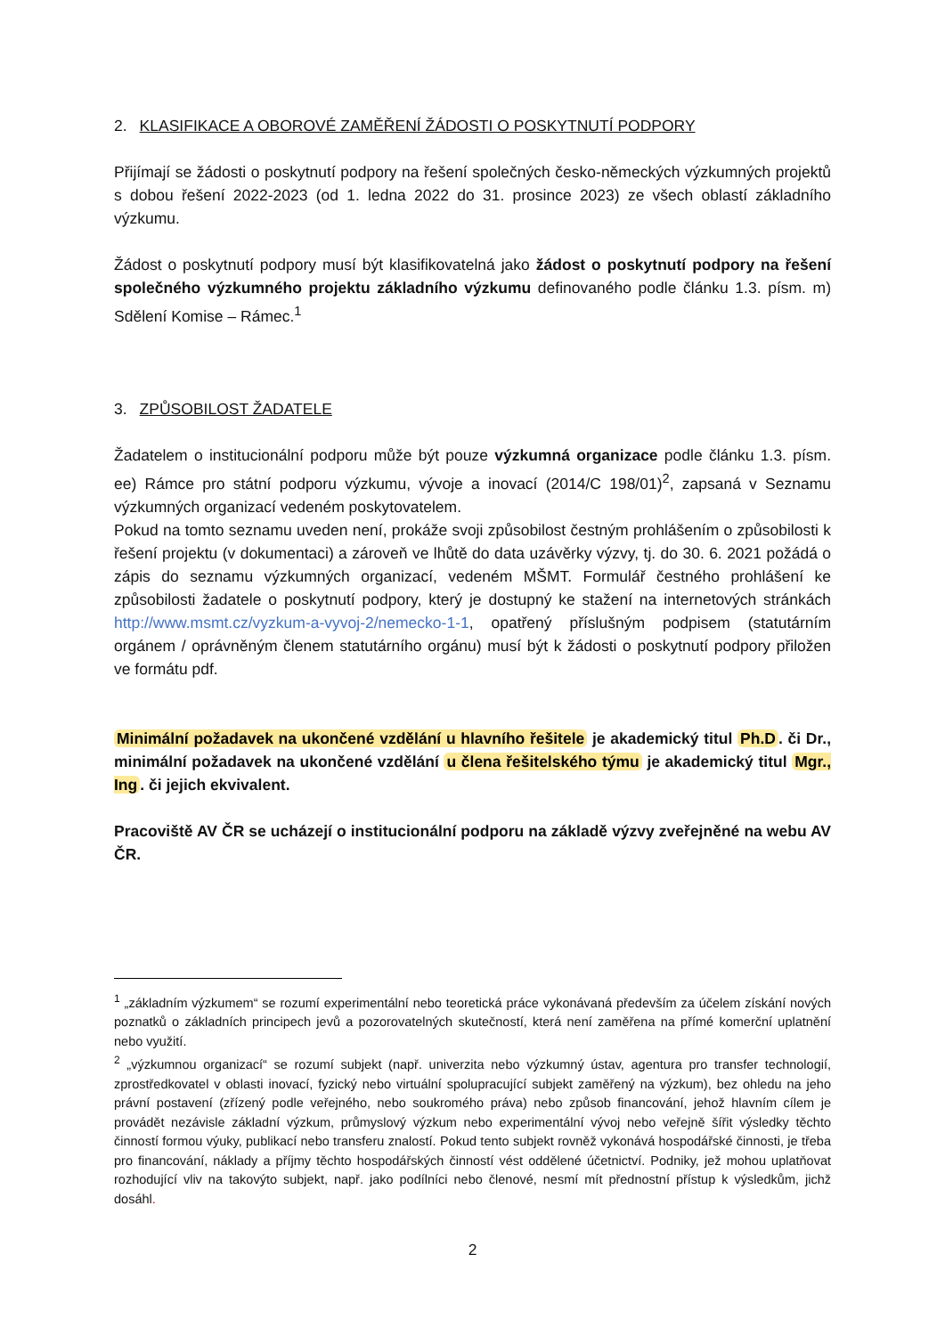2. KLASIFIKACE A OBOROVÉ ZAMĚŘENÍ ŽÁDOSTI O POSKYTNUTÍ PODPORY
Přijímají se žádosti o poskytnutí podpory na řešení společných česko-německých výzkumných projektů s dobou řešení 2022-2023 (od 1. ledna 2022 do 31. prosince 2023) ze všech oblastí základního výzkumu.
Žádost o poskytnutí podpory musí být klasifikovatelná jako žádost o poskytnutí podpory na řešení společného výzkumného projektu základního výzkumu definovaného podle článku 1.3. písm. m) Sdělení Komise – Rámec.<sup>1</sup>
3. ZPŮSOBILOST ŽADATELE
Žadatelem o institucionální podporu může být pouze výzkumná organizace podle článku 1.3. písm. ee) Rámce pro státní podporu výzkumu, vývoje a inovací (2014/C 198/01)<sup>2</sup>, zapsaná v Seznamu výzkumných organizací vedeném poskytovatelem.
Pokud na tomto seznamu uveden není, prokáže svoji způsobilost čestným prohlášením o způsobilosti k řešení projektu (v dokumentaci) a zároveň ve lhůtě do data uzávěrky výzvy, tj. do 30. 6. 2021 požádá o zápis do seznamu výzkumných organizací, vedeném MŠMT. Formulář čestného prohlášení ke způsobilosti žadatele o poskytnutí podpory, který je dostupný ke stažení na internetových stránkách http://www.msmt.cz/vyzkum-a-vyvoj-2/nemecko-1-1, opatřený příslušným podpisem (statutárním orgánem / oprávněným členem statutárního orgánu) musí být k žádosti o poskytnutí podpory přiložen ve formátu pdf.
Minimální požadavek na ukončené vzdělání u hlavního řešitele je akademický titul Ph.D. či Dr., minimální požadavek na ukončené vzdělání u člena řešitelského týmu je akademický titul Mgr., Ing. či jejich ekvivalent.
Pracoviště AV ČR se ucházejí o institucionální podporu na základě výzvy zveřejněné na webu AV ČR.
<sup>1</sup> „základním výzkumem“ se rozumí experimentální nebo teoretická práce vykonávaná především za účelem získání nových poznatků o základních principech jevů a pozorovatelných skutečností, která není zaměřena na přímé komerční uplatnění nebo využití.
<sup>2</sup> „výzkumnou organizací“ se rozumí subjekt (např. univerzita nebo výzkumný ústav, agentura pro transfer technologií, zprostředkovatel v oblasti inovací, fyzický nebo virtuální spolupracující subjekt zaměřený na výzkum), bez ohledu na jeho právní postavení (zřízený podle veřejného, nebo soukromého práva) nebo způsob financování, jehož hlavním cílem je provádět nezávisle základní výzkum, průmyslový výzkum nebo experimentální vývoj nebo veřejně šířit výsledky těchto činností formou výuky, publikací nebo transferu znalostí. Pokud tento subjekt rovněž vykonává hospodářské činnosti, je třeba pro financování, náklady a příjmy těchto hospodářských činností vést oddělené účetnictví. Podniky, jež mohou uplatňovat rozhodující vliv na takovýto subjekt, např. jako podílníci nebo členové, nesmí mít přednostní přístup k výsledkům, jichž dosáhl.
2